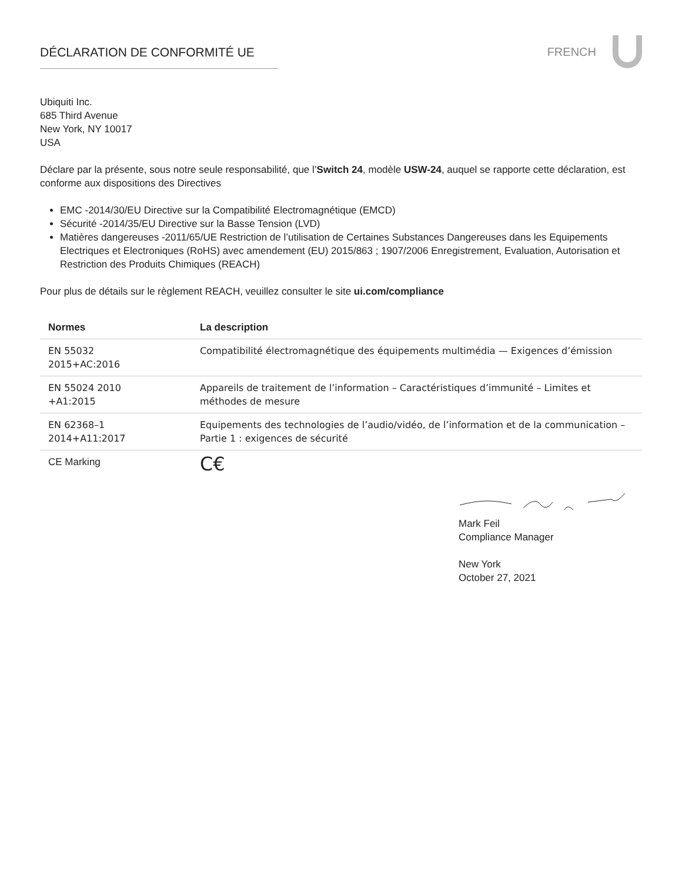DÉCLARATION DE CONFORMITÉ UE FRENCH
Ubiquiti Inc.
685 Third Avenue
New York, NY 10017
USA
Déclare par la présente, sous notre seule responsabilité, que l’Switch 24, modèle USW-24, auquel se rapporte cette déclaration, est conforme aux dispositions des Directives
EMC -2014/30/EU Directive sur la Compatibilité Electromagnétique (EMCD)
Sécurité -2014/35/EU Directive sur la Basse Tension (LVD)
Matières dangereuses -2011/65/UE Restriction de l’utilisation de Certaines Substances Dangereuses dans les Equipements Electriques et Electroniques (RoHS) avec amendement (EU) 2015/863 ; 1907/2006 Enregistrement, Evaluation, Autorisation et Restriction des Produits Chimiques (REACH)
Pour plus de détails sur le règlement REACH, veuillez consulter le site ui.com/compliance
| Normes | La description |
| --- | --- |
| EN 55032 2015+AC:2016 | Compatibilité électromagnétique des équipements multimédia — Exigences d’émission |
| EN 55024 2010 +A1:2015 | Appareils de traitement de l’information – Caractéristiques d’immunité – Limites et méthodes de mesure |
| EN 62368–1 2014+A11:2017 | Equipements des technologies de l’audio/vidéo, de l’information et de la communication – Partie 1 : exigences de sécurité |
| CE Marking | C€ |
Mark Feil
Compliance Manager
New York
October 27, 2021